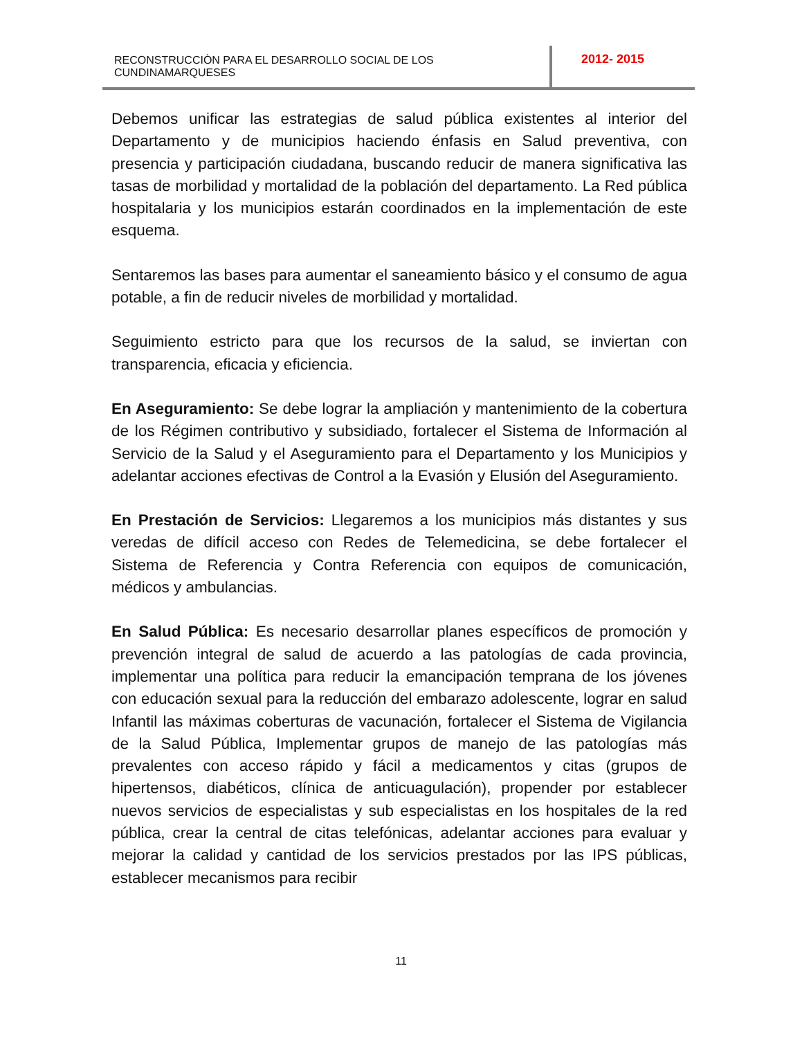RECONSTRUCCIÒN PARA EL DESARROLLO SOCIAL DE LOS CUNDINAMARQUESES
2012- 2015
Debemos unificar las estrategias de salud pública existentes al interior del Departamento y de municipios haciendo énfasis en Salud preventiva, con presencia y participación ciudadana, buscando reducir de manera significativa las tasas de morbilidad y mortalidad de la población del departamento. La Red pública hospitalaria y los municipios estarán coordinados en la implementación de este esquema.
Sentaremos las bases para aumentar el saneamiento básico y el consumo de agua potable, a fin de reducir niveles de morbilidad y mortalidad.
Seguimiento estricto para que los recursos de la salud, se inviertan con transparencia, eficacia y eficiencia.
En Aseguramiento: Se debe lograr la ampliación y mantenimiento de la cobertura de los Régimen contributivo y subsidiado, fortalecer el Sistema de Información al Servicio de la Salud y el Aseguramiento para el Departamento y los Municipios y adelantar acciones efectivas de Control a la Evasión y Elusión del Aseguramiento.
En Prestación de Servicios: Llegaremos a los municipios más distantes y sus veredas de difícil acceso con Redes de Telemedicina, se debe fortalecer el Sistema de Referencia y Contra Referencia con equipos de comunicación, médicos y ambulancias.
En Salud Pública: Es necesario desarrollar planes específicos de promoción y prevención integral de salud de acuerdo a las patologías de cada provincia, implementar una política para reducir la emancipación temprana de los jóvenes con educación sexual para la reducción del embarazo adolescente, lograr en salud Infantil las máximas coberturas de vacunación, fortalecer el Sistema de Vigilancia de la Salud Pública, Implementar grupos de manejo de las patologías más prevalentes con acceso rápido y fácil a medicamentos y citas (grupos de hipertensos, diabéticos, clínica de anticuagulación), propender por establecer nuevos servicios de especialistas y sub especialistas en los hospitales de la red pública, crear la central de citas telefónicas, adelantar acciones para evaluar y mejorar la calidad y cantidad de los servicios prestados por las IPS públicas, establecer mecanismos para recibir
11